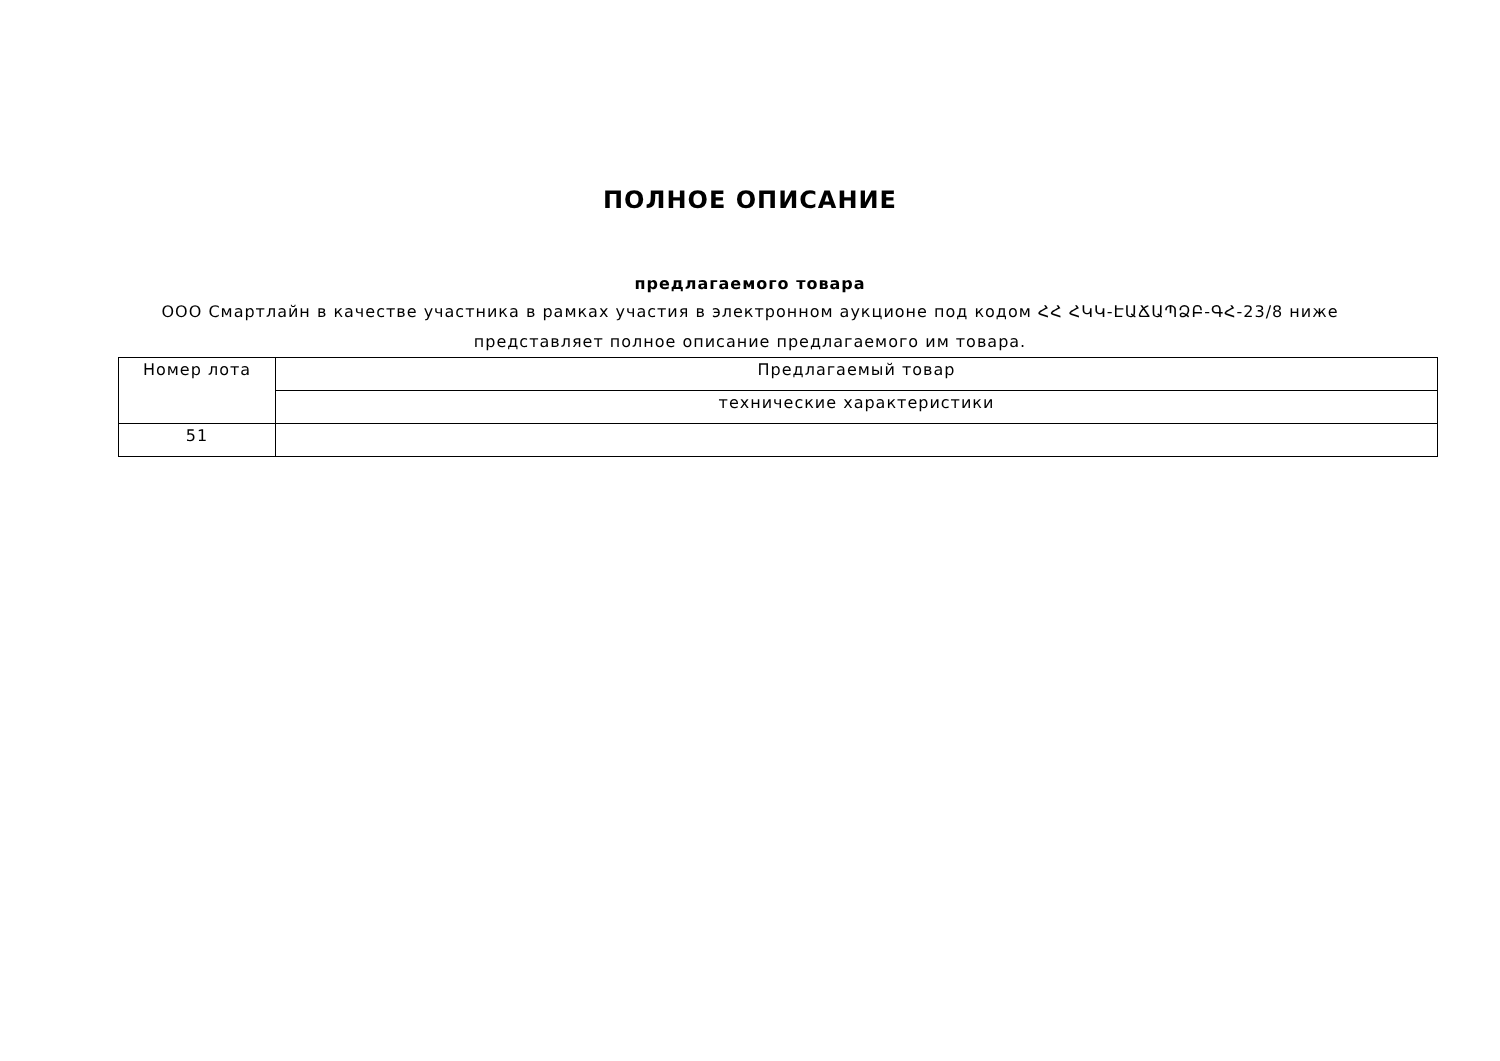ПОЛНОЕ ОПИСАНИЕ
предлагаемого товара
ООО Смартлайн в качестве участника в рамках участия в электронном аукционе под кодом ՀՀ ՀԿԿ-ԷԱՃԱՊՁԲ-ԳՀ-23/8 ниже представляет полное описание предлагаемого им товара.
| Номер лота | Предлагаемый товар |
| | технические характеристики |
| 51 | |